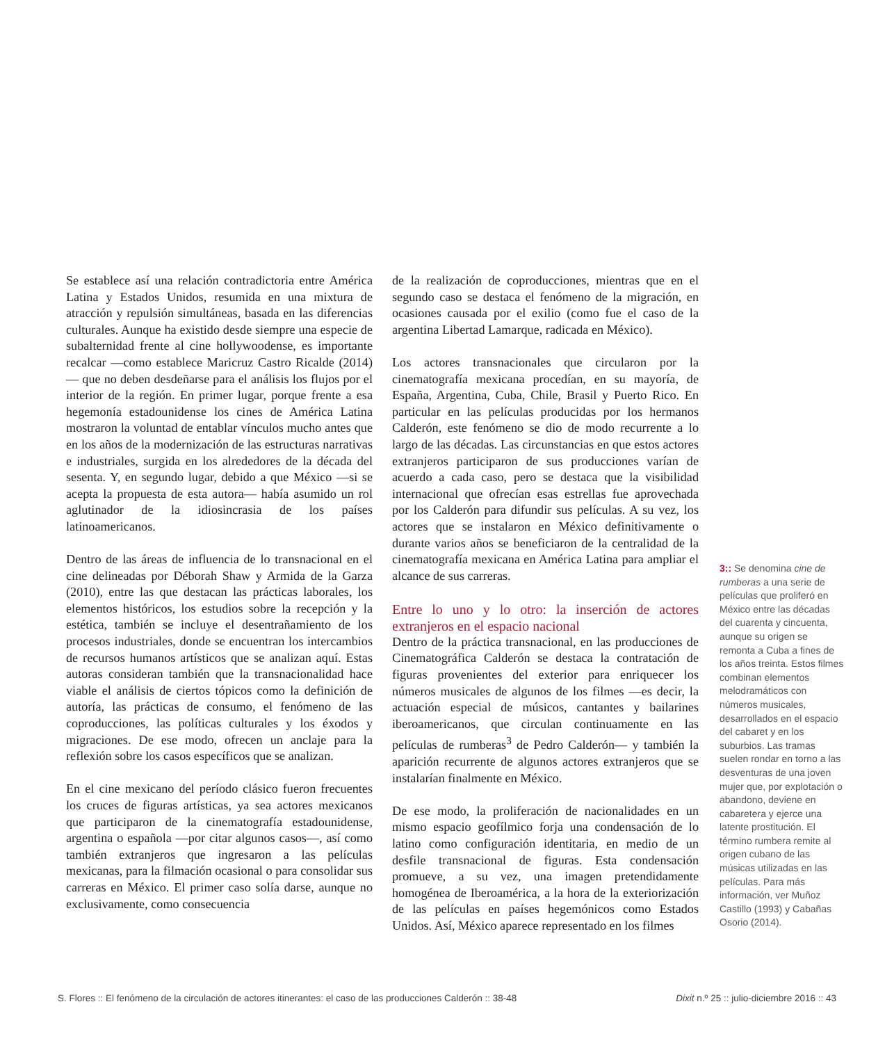Se establece así una relación contradictoria entre América Latina y Estados Unidos, resumida en una mixtura de atracción y repulsión simultáneas, basada en las diferencias culturales. Aunque ha existido desde siempre una especie de subalternidad frente al cine hollywoodense, es importante recalcar —como establece Maricruz Castro Ricalde (2014)— que no deben desdeñarse para el análisis los flujos por el interior de la región. En primer lugar, porque frente a esa hegemonía estadounidense los cines de América Latina mostraron la voluntad de entablar vínculos mucho antes que en los años de la modernización de las estructuras narrativas e industriales, surgida en los alrededores de la década del sesenta. Y, en segundo lugar, debido a que México —si se acepta la propuesta de esta autora— había asumido un rol aglutinador de la idiosincrasia de los países latinoamericanos.
Dentro de las áreas de influencia de lo transnacional en el cine delineadas por Déborah Shaw y Armida de la Garza (2010), entre las que destacan las prácticas laborales, los elementos históricos, los estudios sobre la recepción y la estética, también se incluye el desentrañamiento de los procesos industriales, donde se encuentran los intercambios de recursos humanos artísticos que se analizan aquí. Estas autoras consideran también que la transnacionalidad hace viable el análisis de ciertos tópicos como la definición de autoría, las prácticas de consumo, el fenómeno de las coproducciones, las políticas culturales y los éxodos y migraciones. De ese modo, ofrecen un anclaje para la reflexión sobre los casos específicos que se analizan.
En el cine mexicano del período clásico fueron frecuentes los cruces de figuras artísticas, ya sea actores mexicanos que participaron de la cinematografía estadounidense, argentina o española —por citar algunos casos—, así como también extranjeros que ingresaron a las películas mexicanas, para la filmación ocasional o para consolidar sus carreras en México. El primer caso solía darse, aunque no exclusivamente, como consecuencia
de la realización de coproducciones, mientras que en el segundo caso se destaca el fenómeno de la migración, en ocasiones causada por el exilio (como fue el caso de la argentina Libertad Lamarque, radicada en México).
Los actores transnacionales que circularon por la cinematografía mexicana procedían, en su mayoría, de España, Argentina, Cuba, Chile, Brasil y Puerto Rico. En particular en las películas producidas por los hermanos Calderón, este fenómeno se dio de modo recurrente a lo largo de las décadas. Las circunstancias en que estos actores extranjeros participaron de sus producciones varían de acuerdo a cada caso, pero se destaca que la visibilidad internacional que ofrecían esas estrellas fue aprovechada por los Calderón para difundir sus películas. A su vez, los actores que se instalaron en México definitivamente o durante varios años se beneficiaron de la centralidad de la cinematografía mexicana en América Latina para ampliar el alcance de sus carreras.
Entre lo uno y lo otro: la inserción de actores extranjeros en el espacio nacional
Dentro de la práctica transnacional, en las producciones de Cinematográfica Calderón se destaca la contratación de figuras provenientes del exterior para enriquecer los números musicales de algunos de los filmes —es decir, la actuación especial de músicos, cantantes y bailarines iberoamericanos, que circulan continuamente en las películas de rumberas<sup>3</sup> de Pedro Calderón— y también la aparición recurrente de algunos actores extranjeros que se instalarían finalmente en México.
De ese modo, la proliferación de nacionalidades en un mismo espacio geofílmico forja una condensación de lo latino como configuración identitaria, en medio de un desfile transnacional de figuras. Esta condensación promueve, a su vez, una imagen pretendidamente homogénea de Iberoamérica, a la hora de la exteriorización de las películas en países hegemónicos como Estados Unidos. Así, México aparece representado en los filmes
3:: Se denomina cine de rumberas a una serie de películas que proliferó en México entre las décadas del cuarenta y cincuenta, aunque su origen se remonta a Cuba a fines de los años treinta. Estos filmes combinan elementos melodramáticos con números musicales, desarrollados en el espacio del cabaret y en los suburbios. Las tramas suelen rondar en torno a las desventuras de una joven mujer que, por explotación o abandono, deviene en cabaretera y ejerce una latente prostitución. El término rumbera remite al origen cubano de las músicas utilizadas en las películas. Para más información, ver Muñoz Castillo (1993) y Cabañas Osorio (2014).
S. Flores :: El fenómeno de la circulación de actores itinerantes: el caso de las producciones Calderón :: 38-48 Dixit n.º 25 :: julio-diciembre 2016 :: 43